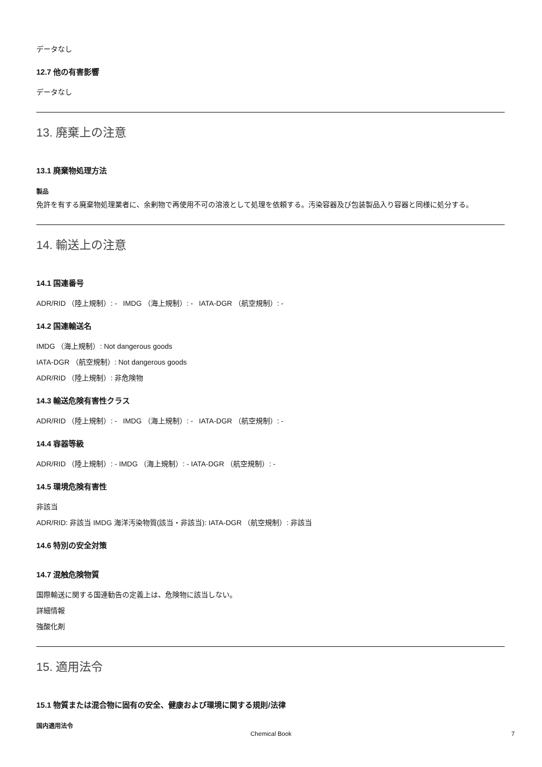データなし
12.7 他の有害影響
データなし
13. 廃棄上の注意
13.1 廃棄物処理方法
製品
免許を有する廃棄物処理業者に、余剰物で再使用不可の溶液として処理を依頼する。汚染容器及び包装製品入り容器と同様に処分する。
14. 輸送上の注意
14.1 国連番号
ADR/RID （陸上規制）: - IMDG （海上規制）: - IATA-DGR （航空規制）: -
14.2 国連輸送名
IMDG （海上規制）: Not dangerous goods
IATA-DGR （航空規制）: Not dangerous goods
ADR/RID （陸上規制）: 非危険物
14.3 輸送危険有害性クラス
ADR/RID （陸上規制）: - IMDG （海上規制）: - IATA-DGR （航空規制）: -
14.4 容器等級
ADR/RID （陸上規制）: - IMDG （海上規制）: - IATA-DGR （航空規制）: -
14.5 環境危険有害性
非該当
ADR/RID: 非該当 IMDG 海洋汚染物質(該当・非該当): IATA-DGR （航空規制）: 非該当
14.6 特別の安全対策
14.7 混触危険物質
国際輸送に関する国連勧告の定義上は、危険物に該当しない。
詳細情報
強酸化剤
15. 適用法令
15.1 物質または混合物に固有の安全、健康および環境に関する規則/法律
国内適用法令
Chemical Book 7